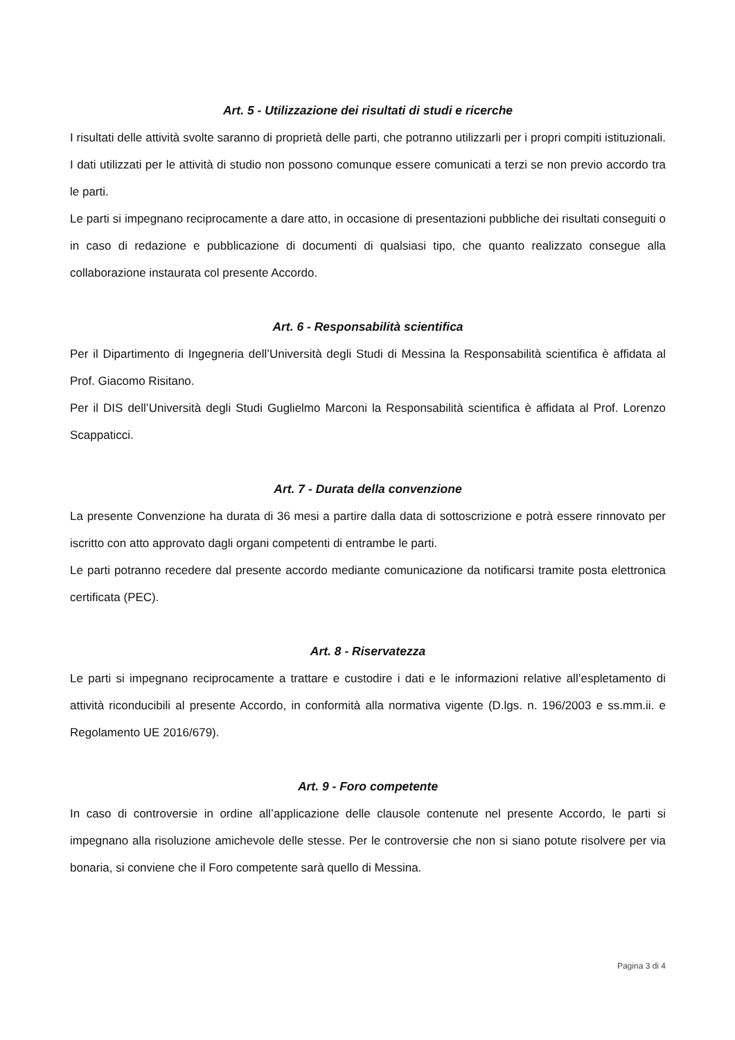Art. 5 - Utilizzazione dei risultati di studi e ricerche
I risultati delle attività svolte saranno di proprietà delle parti, che potranno utilizzarli per i propri compiti istituzionali. I dati utilizzati per le attività di studio non possono comunque essere comunicati a terzi se non previo accordo tra le parti.
Le parti si impegnano reciprocamente a dare atto, in occasione di presentazioni pubbliche dei risultati conseguiti o in caso di redazione e pubblicazione di documenti di qualsiasi tipo, che quanto realizzato consegue alla collaborazione instaurata col presente Accordo.
Art. 6 - Responsabilità scientifica
Per il Dipartimento di Ingegneria dell’Università degli Studi di Messina la Responsabilità scientifica è affidata al Prof. Giacomo Risitano.
Per il DIS dell’Università degli Studi Guglielmo Marconi la Responsabilità scientifica è affidata al Prof. Lorenzo Scappaticci.
Art. 7 - Durata della convenzione
La presente Convenzione ha durata di 36 mesi a partire dalla data di sottoscrizione e potrà essere rinnovato per iscritto con atto approvato dagli organi competenti di entrambe le parti.
Le parti potranno recedere dal presente accordo mediante comunicazione da notificarsi tramite posta elettronica certificata (PEC).
Art. 8 - Riservatezza
Le parti si impegnano reciprocamente a trattare e custodire i dati e le informazioni relative all’espletamento di attività riconducibili al presente Accordo, in conformità alla normativa vigente (D.lgs. n. 196/2003 e ss.mm.ii. e Regolamento UE 2016/679).
Art. 9 - Foro competente
In caso di controversie in ordine all’applicazione delle clausole contenute nel presente Accordo, le parti si impegnano alla risoluzione amichevole delle stesse. Per le controversie che non si siano potute risolvere per via bonaria, si conviene che il Foro competente sarà quello di Messina.
Pagina 3 di 4